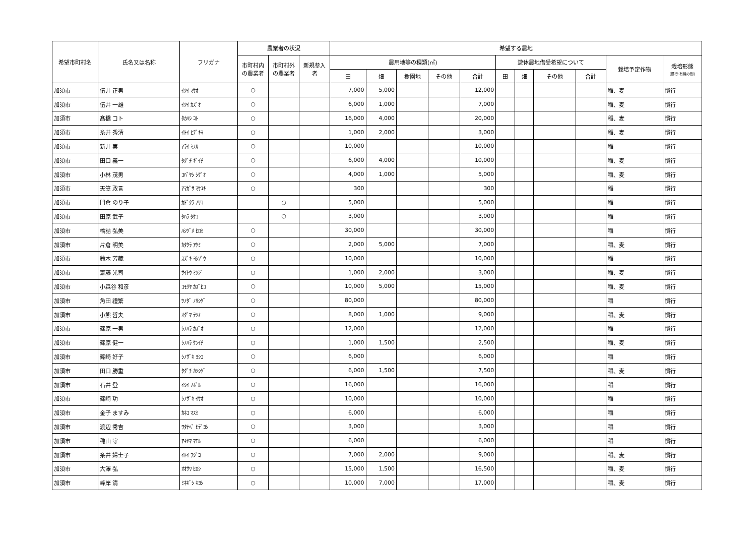| 希望市町村名 | 氏名又は名称 | フリガナ | 農業者の状況 | | | 希望する農地 | | | | | | | | | | |
| --- | --- | --- | --- | --- | --- | --- | --- | --- | --- | --- | --- | --- | --- | --- | --- | --- |
| | | | 市町村内の農業者 | 市町村外の農業者 | 新規参入者 | 農用地等の種類(㎡) | | | | | 遊休農地借受希望について | | | | 栽培予定作物 | 栽培形態 (慣行･有機の別) |
| | | | | | | 田 | 畑 | 樹園地 | その他 | 合計 | 田 | 畑 | その他 | 合計 | | |
| 加須市 | 伍井 正男 | ｲﾂｲ ﾏｻｵ | ○ | | | 7,000 | 5,000 | | | 12,000 | | | | | 稲、麦 | 慣行 |
| 加須市 | 伍井 一雄 | ｲﾂｲ ｶｽﾞｵ | ○ | | | 6,000 | 1,000 | | | 7,000 | | | | | 稲、麦 | 慣行 |
| 加須市 | 髙橋 コト | ﾀｶﾊｼ ｺﾄ | ○ | | | 16,000 | 4,000 | | | 20,000 | | | | | 稲、麦 | 慣行 |
| 加須市 | 糸井 秀清 | ｲﾄｲ ﾋﾃﾞｷﾖ | ○ | | | 1,000 | 2,000 | | | 3,000 | | | | | 稲、麦 | 慣行 |
| 加須市 | 新井 実 | ｱﾗｲ ﾐﾉﾙ | ○ | | | 10,000 | | | | 10,000 | | | | | 稲 | 慣行 |
| 加須市 | 田口 義一 | ﾀｸﾞﾁ ｷﾞｲﾁ | ○ | | | 6,000 | 4,000 | | | 10,000 | | | | | 稲、麦 | 慣行 |
| 加須市 | 小林 茂男 | ｺﾊﾞﾔｼ ｼｹﾞｵ | ○ | | | 4,000 | 1,000 | | | 5,000 | | | | | 稲、麦 | 慣行 |
| 加須市 | 天笠 政言 | ｱﾏｶﾞｻ ﾏｻﾕｷ | ○ | | | 300 | | | | 300 | | | | | 稲 | 慣行 |
| 加須市 | 門倉 のり子 | ｶﾄﾞｸﾗ ﾉﾘｺ | | ○ | | 5,000 | | | | 5,000 | | | | | 稲 | 慣行 |
| 加須市 | 田原 武子 | ﾀﾊﾗ ﾀｹｺ | | ○ | | 3,000 | | | | 3,000 | | | | | 稲 | 慣行 |
| 加須市 | 橋詰 弘美 | ﾊｼﾂﾞﾒ ﾋﾛﾐ | ○ | | | 30,000 | | | | 30,000 | | | | | 稲 | 慣行 |
| 加須市 | 片倉 明美 | ｶﾀｸﾗ ｱｹﾐ | ○ | | | 2,000 | 5,000 | | | 7,000 | | | | | 稲、麦 | 慣行 |
| 加須市 | 鈴木 芳藏 | ｽｽﾞｷ ﾖｼｿﾞｳ | ○ | | | 10,000 | | | | 10,000 | | | | | 稲 | 慣行 |
| 加須市 | 齋藤 光司 | ｻｲﾄｳ ﾐﾂｼﾞ | ○ | | | 1,000 | 2,000 | | | 3,000 | | | | | 稲、麦 | 慣行 |
| 加須市 | 小森谷 和彦 | ｺﾓﾘﾔ ｶｽﾞﾋｺ | ○ | | | 10,000 | 5,000 | | | 15,000 | | | | | 稲、麦 | 慣行 |
| 加須市 | 角田 禮繁 | ﾂﾉﾀﾞ ﾉﾘｼｹﾞ | ○ | | | 80,000 | | | | 80,000 | | | | | 稲 | 慣行 |
| 加須市 | 小熊 哲夫 | ｵｸﾞﾏ ﾃﾂｵ | ○ | | | 8,000 | 1,000 | | | 9,000 | | | | | 稲、麦 | 慣行 |
| 加須市 | 篠原 一男 | ｼﾉﾊﾗ ｶｽﾞｵ | ○ | | | 12,000 | | | | 12,000 | | | | | 稲 | 慣行 |
| 加須市 | 篠原 健一 | ｼﾉﾊﾗ ｹﾝｲﾁ | ○ | | | 1,000 | 1,500 | | | 2,500 | | | | | 稲、麦 | 慣行 |
| 加須市 | 篠崎 好子 | ｼﾉｻﾞｷ ﾖｼｺ | ○ | | | 6,000 | | | | 6,000 | | | | | 稲 | 慣行 |
| 加須市 | 田口 勝重 | ﾀｸﾞﾁ ｶﾂｼｹﾞ | ○ | | | 6,000 | 1,500 | | | 7,500 | | | | | 稲、麦 | 慣行 |
| 加須市 | 石井 登 | ｲｼｲ ﾉﾎﾞﾙ | ○ | | | 16,000 | | | | 16,000 | | | | | 稲 | 慣行 |
| 加須市 | 篠崎 功 | ｼﾉｻﾞｷ ｲｻｵ | ○ | | | 10,000 | | | | 10,000 | | | | | 稲 | 慣行 |
| 加須市 | 金子 ますみ | ｶﾈｺ ﾏｽﾐ | ○ | | | 6,000 | | | | 6,000 | | | | | 稲 | 慣行 |
| 加須市 | 渡辺 秀吉 | ﾜﾀﾅﾍﾞ ﾋﾃﾞﾖｼ | ○ | | | 3,000 | | | | 3,000 | | | | | 稲 | 慣行 |
| 加須市 | 穐山 守 | ｱｷﾔﾏ ﾏﾓﾙ | ○ | | | 6,000 | | | | 6,000 | | | | | 稲 | 慣行 |
| 加須市 | 糸井 婦士子 | ｲﾄｲ ﾌｼﾞｺ | ○ | | | 7,000 | 2,000 | | | 9,000 | | | | | 稲、麦 | 慣行 |
| 加須市 | 大澤 弘 | ｵｵｻﾜ ﾋﾛｼ | ○ | | | 15,000 | 1,500 | | | 16,500 | | | | | 稲、麦 | 慣行 |
| 加須市 | 峰岸 清 | ﾐﾈｷﾞｼ ｷﾖｼ | ○ | | | 10,000 | 7,000 | | | 17,000 | | | | | 稲、麦 | 慣行 |